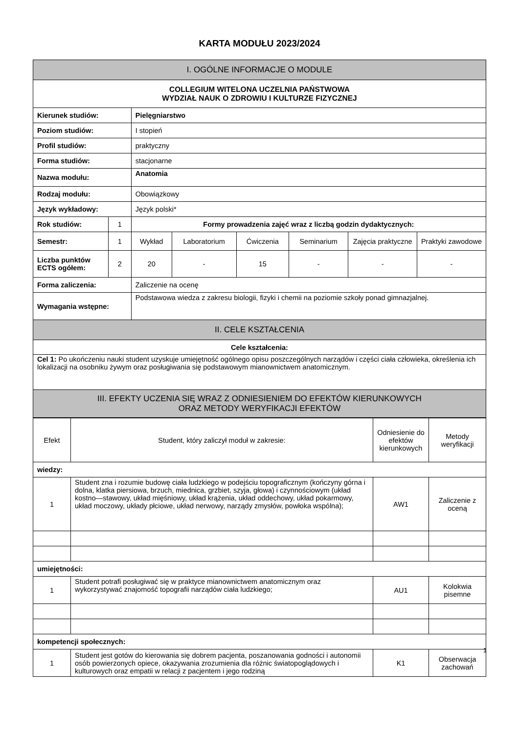KARTA MODUŁU 2023/2024
| I. OGÓLNE INFORMACJE O MODULE | | | | | | | |
| --- | --- | --- | --- | --- | --- | --- | --- |
| COLLEGIUM WITELONA UCZELNIA PAŃSTWOWA WYDZIAŁ NAUK O ZDROWIU I KULTURZE FIZYCZNEJ | | | | | | | |
| Kierunek studiów: | | Pielęgniarstwo | | | | | |
| Poziom studiów: | | I stopień | | | | | |
| Profil studiów: | | praktyczny | | | | | |
| Forma studiów: | | stacjonarne | | | | | |
| Nazwa modułu: | | Anatomia | | | | | |
| Rodzaj modułu: | | Obowiązkowy | | | | | |
| Język wykładowy: | | Język polski* | | | | | |
| Rok studiów: | 1 | Formy prowadzenia zajęć wraz z liczbą godzin dydaktycznych: | | | | | |
| Semestr: | 1 | Wykład | Laboratorium | Ćwiczenia | Seminarium | Zajęcia praktyczne | Praktyki zawodowe |
| Liczba punktów ECTS ogółem: | 2 | 20 | - | 15 | - | - | - |
| Forma zaliczenia: | | Zaliczenie na ocenę | | | | | |
| Wymagania wstępne: | | Podstawowa wiedza z zakresu biologii, fizyki i chemii na poziomie szkoły ponad gimnazjalnej. | | | | | |
| II. CELE KSZTAŁCENIA | | | | | | | |
| Cele kształcenia: | | | | | | | |
| Cel 1: Po ukończeniu nauki student uzyskuje umiejętność ogólnego opisu poszczególnych narządów i części ciała człowieka, określenia ich lokalizacji na osobniku żywym oraz posługiwania się podstawowym mianownictwem anatomicznym. | | | | | | | |
| III. EFEKTY UCZENIA SIĘ WRAZ Z ODNIESIENIEM DO EFEKTÓW KIERUNKOWYCH ORAZ METODY WERYFIKACJI EFEKTÓW | | | | | | | |
| Efekt | Student, który zaliczył moduł w zakresie: | Odniesienie do efektów kierunkowych | Metody weryfikacji |
| wiedzy: | | | |
| 1 | Student zna i rozumie budowę ciała ludzkiego w podejściu topograficznym (kończyny górna i dolna, klatka piersiowa, brzuch, miednica, grzbiet, szyja, głowa) i czynnościowym (układ kostno—stawowy, układ mięśniowy, układ krążenia, układ oddechowy, układ pokarmowy, układ moczowy, układy płciowe, układ nerwowy, narządy zmysłów, powłoka wspólna); | AW1 | Zaliczenie z oceną |
| umiejętności: | | | |
| 1 | Student potrafi posługiwać się w praktyce mianownictwem anatomicznym oraz wykorzystywać znajomość topografii narządów ciała ludzkiego; | AU1 | Kolokwia pisemne |
| kompetencji społecznych: | | | |
| 1 | Student jest gotów do kierowania się dobrem pacjenta, poszanowania godności i autonomii osób powierzonych opiece, okazywania zrozumienia dla różnic światopoglądowych i kulturowych oraz empatii w relacji z pacjentem i jego rodziną | K1 | Obserwacja zachowań |
1